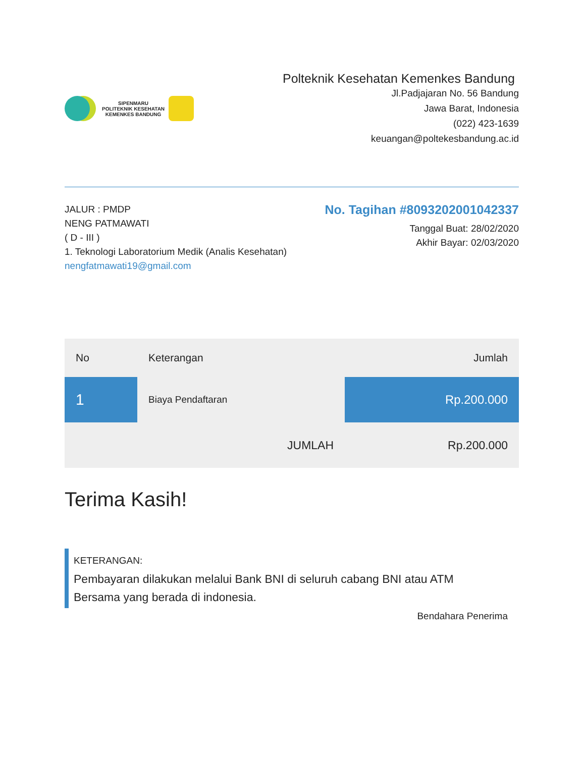SIPENMARU
POLITEKNIK KESEHATAN
KEMENKES BANDUNG
Polteknik Kesehatan Kemenkes Bandung
Jl.Padjajaran No. 56 Bandung
Jawa Barat, Indonesia
(022) 423-1639
keuangan@poltekesbandung.ac.id
JALUR : PMDP
NENG PATMAWATI
( D - III )
1. Teknologi Laboratorium Medik (Analis Kesehatan)
nengfatmawati19@gmail.com
No. Tagihan #8093202001042337
Tanggal Buat: 28/02/2020
Akhir Bayar: 02/03/2020
| No | Keterangan | Jumlah |
| --- | --- | --- |
| 1 | Biaya Pendaftaran | Rp.200.000 |
| | JUMLAH | Rp.200.000 |
Terima Kasih!
KETERANGAN:
Pembayaran dilakukan melalui Bank BNI di seluruh cabang BNI atau ATM
Bersama yang berada di indonesia.
Bendahara Penerima